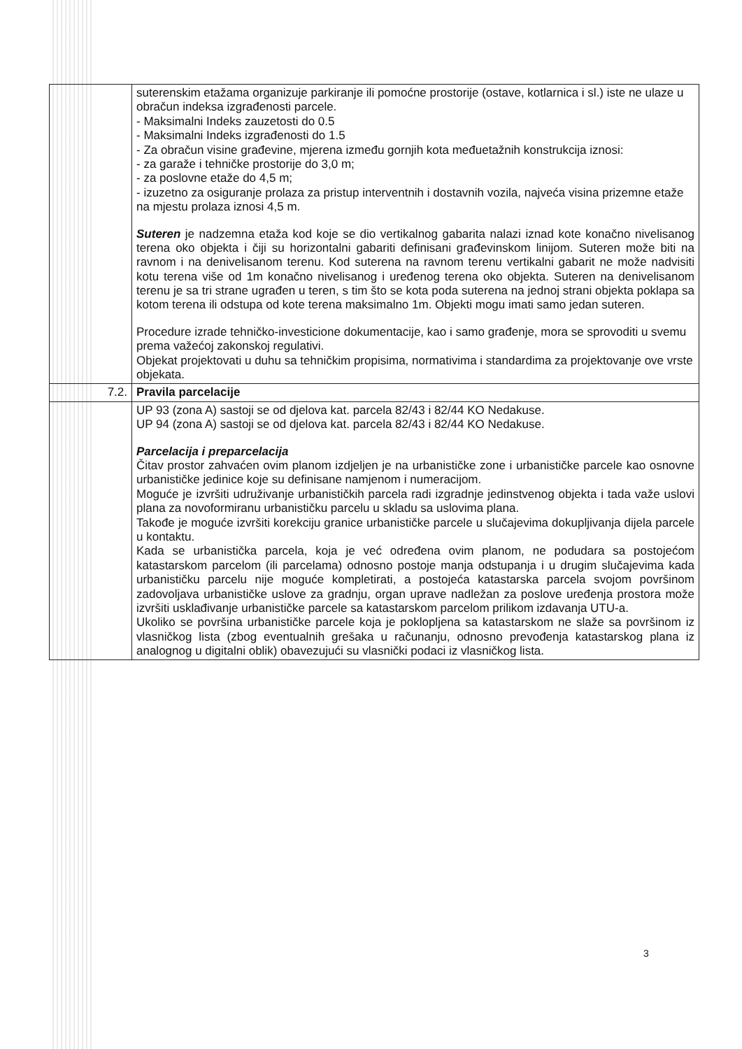| | suterenskim etažama organizuje parkiranje ili pomoćne prostorije (ostave, kotlarnica i sl.) iste ne ulaze u obračun indeksa izgrađenosti parcele. - Maksimalni Indeks zauzetosti do 0.5 - Maksimalni Indeks izgrađenosti do 1.5 - Za obračun visine građevine, mjerena između gornjih kota međuetažnih konstrukcija iznosi: - za garaže i tehničke prostorije do 3,0 m; - za poslovne etaže do 4,5 m; - izuzetno za osiguranje prolaza za pristup interventnih i dostavnih vozila, najveća visina prizemne etaže na mjestu prolaza iznosi 4,5 m. Suteren je nadzemna etaža kod koje se dio vertikalnog gabarita nalazi iznad kote konačno nivelisanog terena oko objekta i čiji su horizontalni gabariti definisani građevinskom linijom. Suteren može biti na ravnom i na denivelisanom terenu. Kod suterena na ravnom terenu vertikalni gabarit ne može nadvisiti kotu terena više od 1m konačno nivelisanog i uređenog terena oko objekta. Suteren na denivelisanom terenu je sa tri strane ugrađen u teren, s tim što se kota poda suterena na jednoj strani objekta poklapa sa kotom terena ili odstupa od kote terena maksimalno 1m. Objekti mogu imati samo jedan suteren. Procedure izrade tehničko-investicione dokumentacije, kao i samo građenje, mora se sprovoditi u svemu prema važećoj zakonskoj regulativi. Objekat projektovati u duhu sa tehničkim propisima, normativima i standardima za projektovanje ove vrste objekata. |
| 7.2. | Pravila parcelacije |
| | UP 93 (zona A) sastoji se od djelova kat. parcela 82/43 i 82/44 KO Nedakuse. UP 94 (zona A) sastoji se od djelova kat. parcela 82/43 i 82/44 KO Nedakuse. Parcelacija i preparcelacija Čitav prostor zahvaćen ovim planom izdjeljen je na urbanističke zone i urbanističke parcele kao osnovne urbanističke jedinice koje su definisane namjenom i numeracijom. Moguće je izvršiti udruživanje urbanističkih parcela radi izgradnje jedinstvenog objekta i tada važe uslovi plana za novoformiranu urbanističku parcelu u skladu sa uslovima plana. Takođe je moguće izvršiti korekciju granice urbanističke parcele u slučajevima dokupljivanja dijela parcele u kontaktu. Kada se urbanistička parcela, koja je već određena ovim planom, ne podudara sa postojećom katastarskom parcelom (ili parcelama) odnosno postoje manja odstupanja i u drugim slučajevima kada urbanističku parcelu nije moguće kompletirati, a postojeća katastarska parcela svojom površinom zadovoljava urbanističke uslove za gradnju, organ uprave nadležan za poslove uređenja prostora može izvršiti usklađivanje urbanističke parcele sa katastarskom parcelom prilikom izdavanja UTU-a. Ukoliko se površina urbanističke parcele koja je poklopljena sa katastarskom ne slaže sa površinom iz vlasničkog lista (zbog eventualnih grešaka u računanju, odnosno prevođenja katastarskog plana iz analognog u digitalni oblik) obavezujući su vlasnički podaci iz vlasničkog lista. |
3